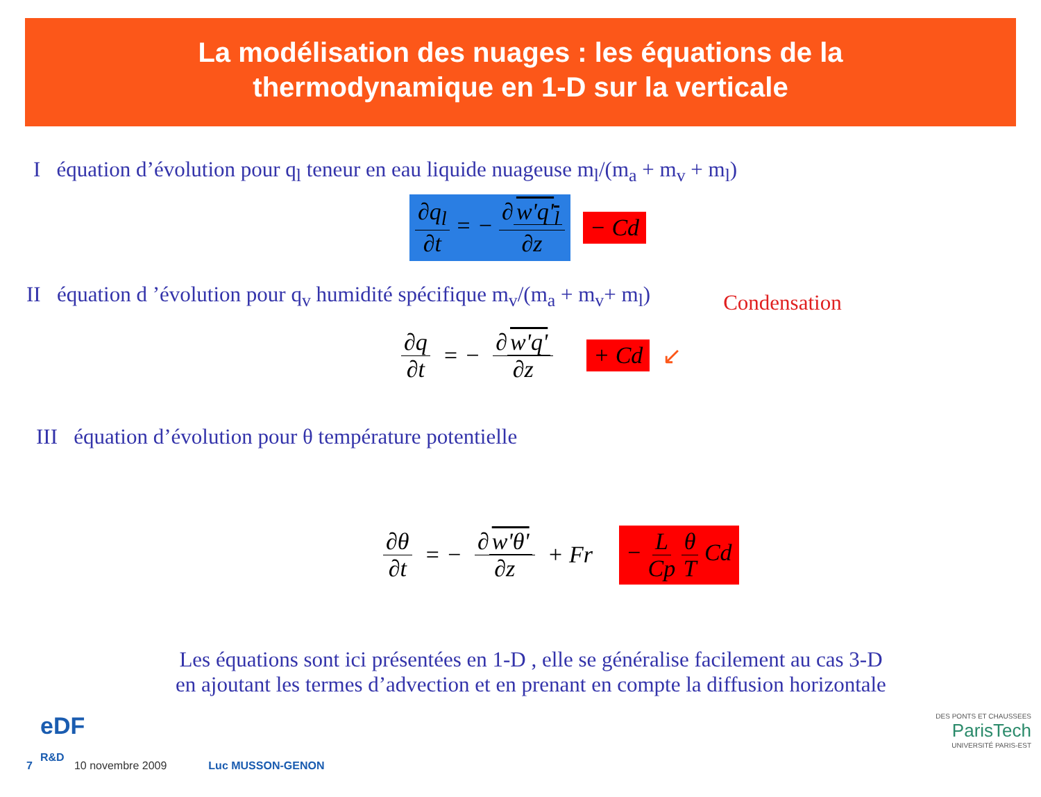La modélisation des nuages : les équations de la
thermodynamique en 1-D sur la verticale
I équation d’évolution pour q<sub>l</sub> teneur en eau liquide nuageuse m<sub>l</sub>/(m<sub>a</sub> + m<sub>v</sub> + m<sub>l</sub>)
∂q<sub>l</sub> ∂t = − ∂ w'q'<sub>l</sub> ∂z − Cd
II équation d ’évolution pour q<sub>v</sub> humidité spécifique m<sub>v</sub>/(m<sub>a</sub> + m<sub>v</sub>+ m<sub>l</sub>)
Condensation
∂q ∂t = − ∂ w'q' ∂z + Cd ↙
III équation d’évolution pour θ température potentielle
∂θ ∂t = − ∂ w'θ' ∂z + Fr − L Cp θ T Cd
Les équations sont ici présentées en 1-D , elle se généralise facilement au cas 3-D
en ajoutant les termes d’advection et en prenant en compte la diffusion horizontale
eDF
R&D
DES PONTS ET CHAUSSEES
ParisTech
UNIVERSITÉ PARIS-EST
7 10 novembre 2009 Luc MUSSON-GENON